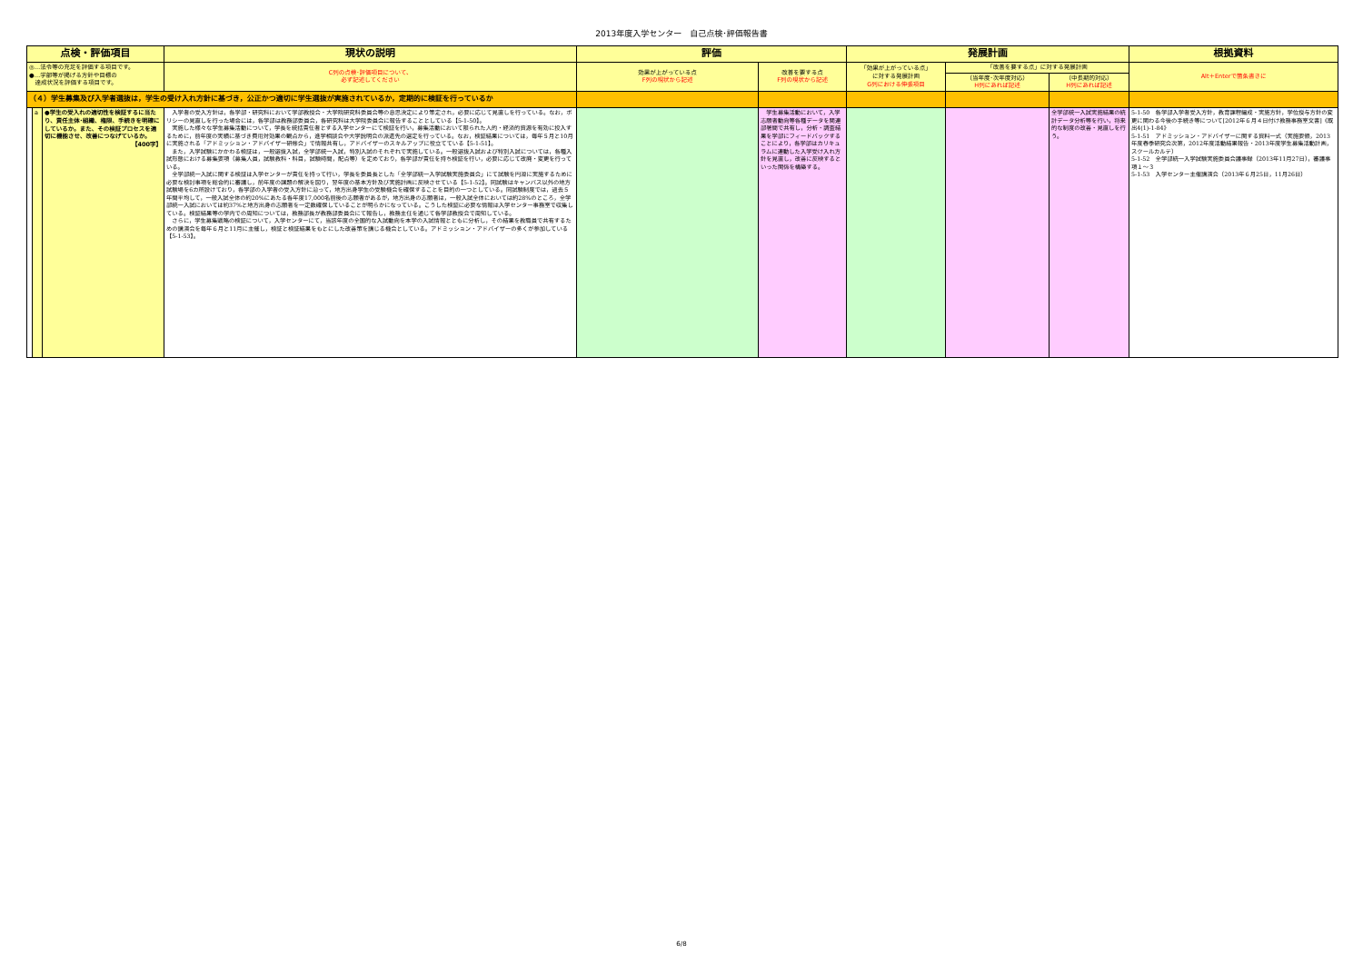2013年度入学センター　自己点検･評価報告書
| 点検・評価項目 | | | 現状の説明 | 評価 | | 発展計画 | | | 根拠資料 |
| --- | --- | --- | --- | --- | --- | --- | --- | --- | --- |
| ◎…法令等の充足を評価する項目です。 ●…学部等が掲げる方針や目標の 達成状況を評価する項目です。 | | | C列の点検･評価項目について、 必ず記述してください | 効果が上がっている点 F列の現状から記述 | 改善を要する点 F列の現状から記述 | 「効果が上がっている点」 に対する発展計画 G列における伸張項目 | 「改善を要する点」に対する発展計画 | | Alt＋Enterで箇条書きに |
| | | | | | | | （当年度･次年度対応） H列にあれば記述 | （中長期的対応） H列にあれば記述 | |
| （４）学生募集及び入学者選抜は，学生の受け入れ方針に基づき，公正かつ適切に学生選抜が実施されているか，定期的に検証を行っているか | | | | | | | | | |
| | a | ●学生の受入れの適切性を検証するに当たり、責任主体･組織、権限、手続きを明確にしているか。また、その検証プロセスを適切に機能させ、改善につなげているか。 【400字】 | 入学者の受入方針は，各学部・研究科において学部教授会・大学院研究科委員会等の意思決定により策定され，必要に応じて見直しを行っている。なお，ポリシーの見直しを行った場合には，各学部は教務部委員会，各研究科は大学院委員会に報告することとしている【5-1-50】。 実施した様々な学生募集活動について，学長を統括責任者とする入学センターにて検証を行い，募集活動において限られた人的・経済的資源を有効に投入するために，前年度の実績に基づき費用対効果の観点から，進学相談会や大学説明会の派遣先の選定を行っている。なお，検証結果については，毎年５月と10月に実施される「アドミッション・アドバイザー研修会」で情報共有し，アドバイザーのスキルアップに役立てている【5-1-51】。 また，入学試験にかかわる検証は，一般選抜入試，全学部統一入試，特別入試のそれぞれで実施している。一般選抜入試および特別入試については，各種入試形態における募集要項（募集人員，試験教科・科目，試験時間，配点等）を定めており，各学部が責任を持ち検証を行い，必要に応じて改廃・変更を行っている。 全学部統一入試に関する検証は入学センターが責任を持って行い，学長を委員長とした「全学部統一入学試験実施委員会」にて試験を円滑に実施するために必要な検討事項を総合的に審議し，前年度の課題の解決を図り，翌年度の基本方針及び実施計画に反映させている【5-1-52】。同試験はキャンパス以外の地方試験場を6カ所設けており，各学部の入学者の受入方針に沿って，地方出身学生の受験機会を確保することを目的の一つとしている。同試験制度では，過去５年間平均して，一般入試全体の約20%にあたる各年度17,000名前後の志願者があるが，地方出身の志願者は，一般入試全体においては約28%のところ，全学部統一入試においては約37%と地方出身の志願者を一定数確保していることが明らかになっている。こうした検証に必要な情報は入学センター事務室で収集している。検証結果等の学内での周知については，教務部長が教務部委員会にて報告し，教務主任を通じて各学部教授会で周知している。 さらに，学生募集戦略の検証について，入学センターにて，当該年度の全国的な入試動向を本学の入試情報とともに分析し，その結果を教職員で共有するための講演会を毎年６月と11月に主催し，検証と検証結果をもとにした改善策を講じる機会としている。アドミッション・アドバイザーの多くが参加している【5-1-53】。 | | 学生募集活動において，入学志願者動向等各種データを関連部署間で共有し，分析・調査結果を学部にフィードバックすることにより，各学部はカリキュラムに連動した入学受け入れ方針を見直し，改善に反映するといった関係を構築する。 | | | 全学部統一入試実施結果の統計データ分析等を行い，将来的な制度の改善・見直しを行う。 | 5-1-50 各学部入学者受入方針，教育課程編成・実施方針，学位授与方針の変更に関わる今後の手続き等について[2012年６月４日付け教務事務室文書]《既出4(1)-1-84》 5-1-51 アドミッション・アドバイザーに関する資料一式（実施要領，2013年度春季研究会次第，2012年度活動結果報告・2013年度学生募集活動計画，スクールカルテ） 5-1-52 全学部統一入学試験実施委員会議事録（2013年11月27日），審議事項１～３ 5-1-53 入学センター主催講演会（2013年６月25日，11月26日） |
6/8